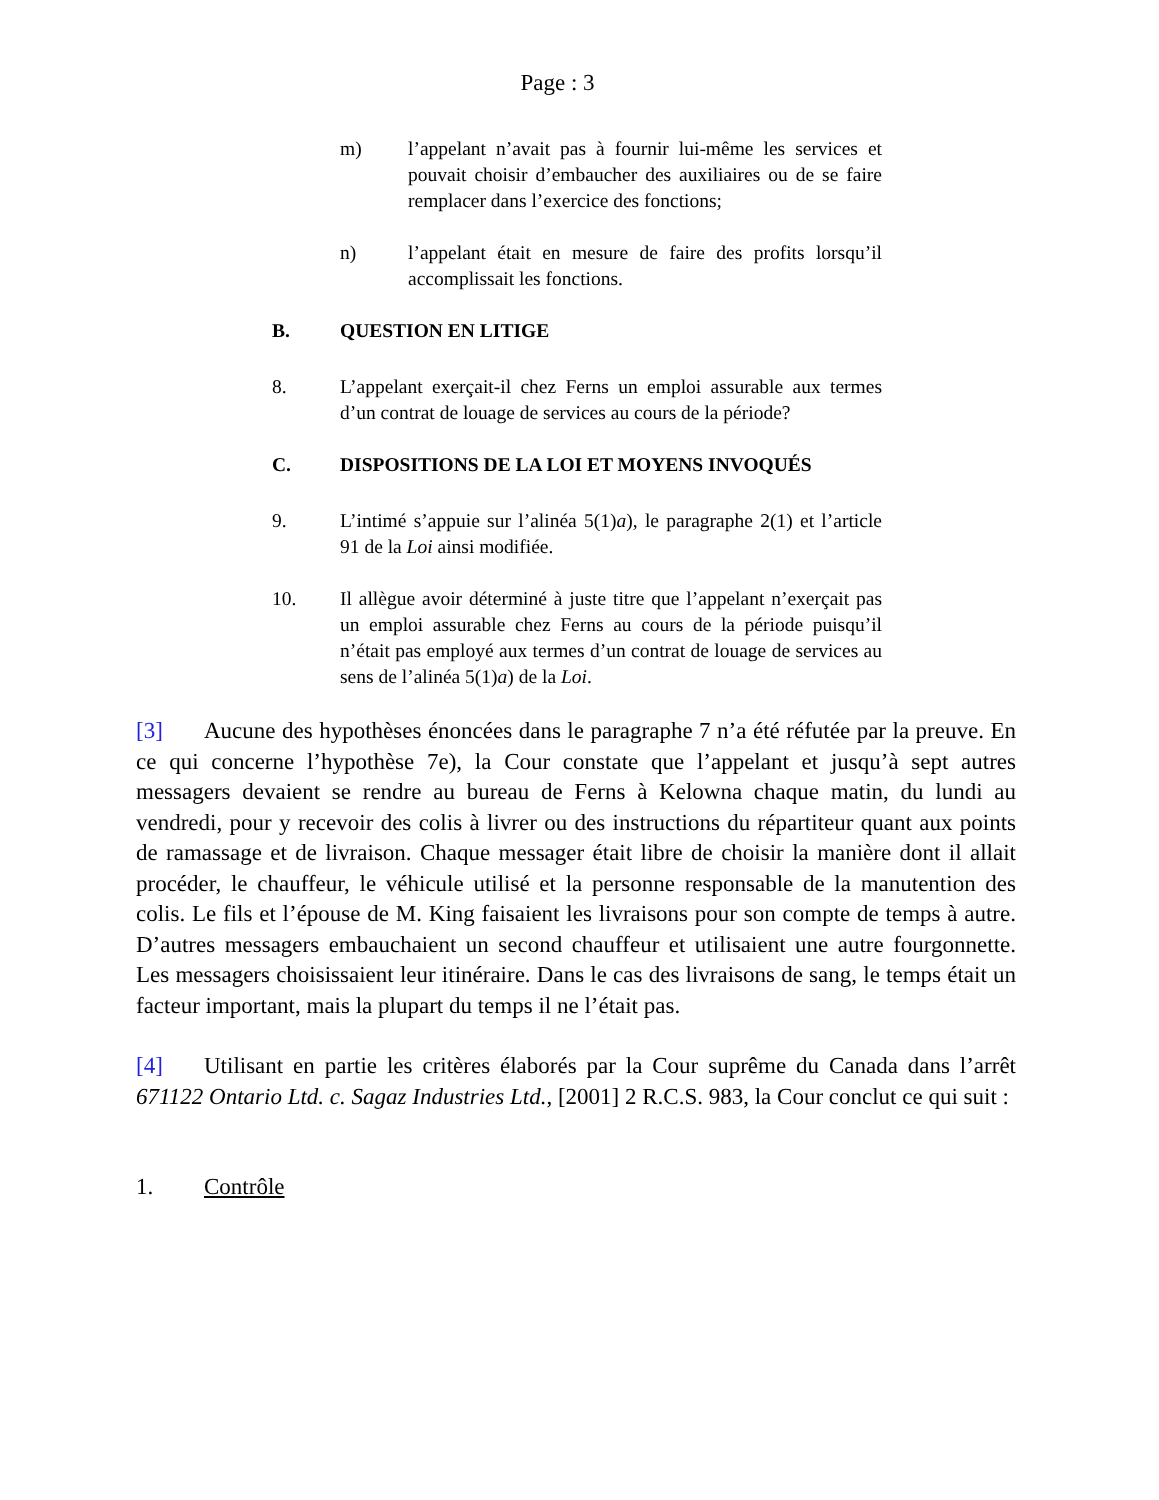Page : 3
m) l’appelant n’avait pas à fournir lui-même les services et pouvait choisir d’embaucher des auxiliaires ou de se faire remplacer dans l’exercice des fonctions;
n) l’appelant était en mesure de faire des profits lorsqu’il accomplissait les fonctions.
B. QUESTION EN LITIGE
8. L’appelant exerçait-il chez Ferns un emploi assurable aux termes d’un contrat de louage de services au cours de la période?
C. DISPOSITIONS DE LA LOI ET MOYENS INVOQUÉS
9. L’intimé s’appuie sur l’alinéa 5(1)a), le paragraphe 2(1) et l’article 91 de la Loi ainsi modifiée.
10. Il allègue avoir déterminé à juste titre que l’appelant n’exerçait pas un emploi assurable chez Ferns au cours de la période puisqu’il n’était pas employé aux termes d’un contrat de louage de services au sens de l’alinéa 5(1)a) de la Loi.
[3] Aucune des hypothèses énoncées dans le paragraphe 7 n’a été réfutée par la preuve. En ce qui concerne l’hypothèse 7e), la Cour constate que l’appelant et jusqu’à sept autres messagers devaient se rendre au bureau de Ferns à Kelowna chaque matin, du lundi au vendredi, pour y recevoir des colis à livrer ou des instructions du répartiteur quant aux points de ramassage et de livraison. Chaque messager était libre de choisir la manière dont il allait procéder, le chauffeur, le véhicule utilisé et la personne responsable de la manutention des colis. Le fils et l’épouse de M. King faisaient les livraisons pour son compte de temps à autre. D’autres messagers embauchaient un second chauffeur et utilisaient une autre fourgonnette. Les messagers choisissaient leur itinéraire. Dans le cas des livraisons de sang, le temps était un facteur important, mais la plupart du temps il ne l’était pas.
[4] Utilisant en partie les critères élaborés par la Cour suprême du Canada dans l’arrêt 671122 Ontario Ltd. c. Sagaz Industries Ltd., [2001] 2 R.C.S. 983, la Cour conclut ce qui suit :
1. Contrôle